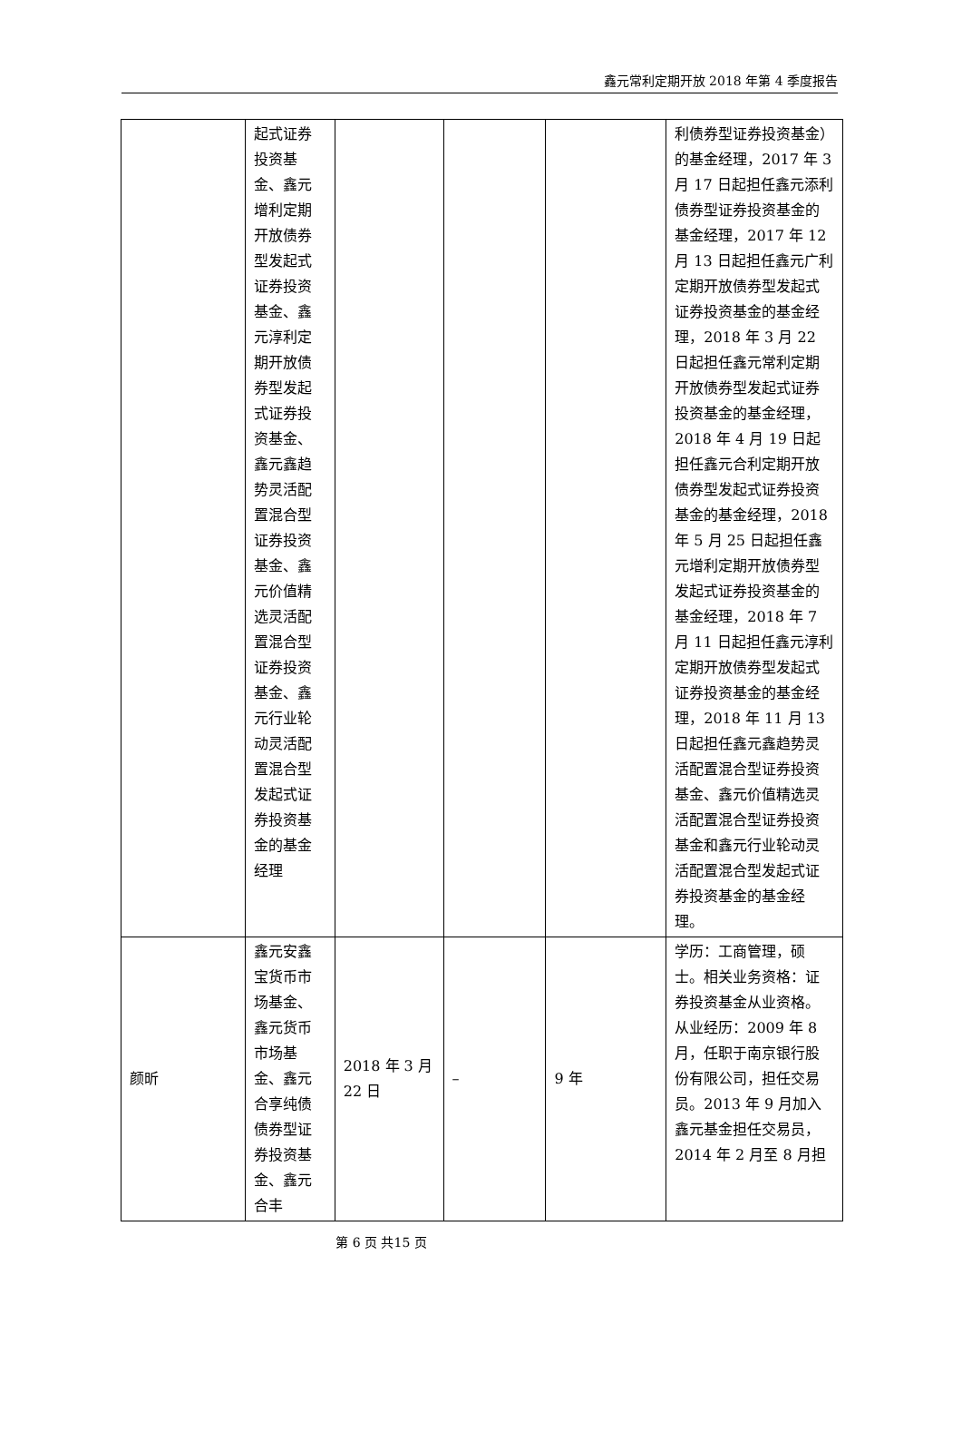鑫元常利定期开放 2018 年第 4 季度报告
| | 起式证券投资基金、鑫元增利定期开放债券型发起式证券投资基金、鑫元淳利定期开放债券型发起式证券投资基金、鑫元鑫趋势灵活配置混合型证券投资基金、鑫元价值精选灵活配置混合型证券投资基金、鑫元行业轮动灵活配置混合型发起式证券投资基金的基金经理 | | | | 利债券型证券投资基金）的基金经理，2017 年 3 月 17 日起担任鑫元添利债券型证券投资基金的基金经理，2017 年 12 月 13 日起担任鑫元广利定期开放债券型发起式证券投资基金的基金经理，2018 年 3 月 22 日起担任鑫元常利定期开放债券型发起式证券投资基金的基金经理，2018 年 4 月 19 日起担任鑫元合利定期开放债券型发起式证券投资基金的基金经理，2018 年 5 月 25 日起担任鑫元增利定期开放债券型发起式证券投资基金的基金经理，2018 年 7 月 11 日起担任鑫元淳利定期开放债券型发起式证券投资基金的基金经理，2018 年 11 月 13 日起担任鑫元鑫趋势灵活配置混合型证券投资基金、鑫元价值精选灵活配置混合型证券投资基金和鑫元行业轮动灵活配置混合型发起式证券投资基金的基金经理。 |
| 颜昕 | 鑫元安鑫宝货币市场基金、鑫元货币市场基金、鑫元合享纯债债券型证券投资基金、鑫元合丰 | 2018 年 3 月 22 日 | – | 9 年 | 学历：工商管理，硕士。相关业务资格：证券投资基金从业资格。从业经历：2009 年 8 月，任职于南京银行股份有限公司，担任交易员。2013 年 9 月加入鑫元基金担任交易员，2014 年 2 月至 8 月担 |
第 6 页 共15 页